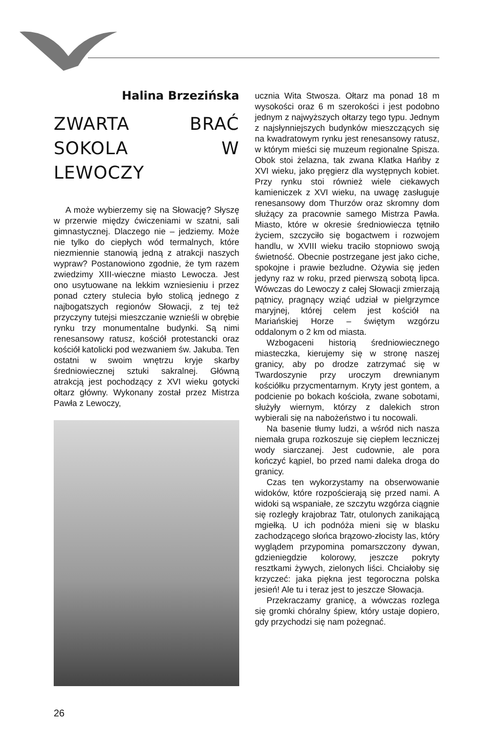Halina Brzezińska
ZWARTA BRAĆ SOKOLA W LEWOCZY
A może wybierzemy się na Słowację? Słyszę w przerwie między ćwiczeniami w szatni, sali gimnastycznej. Dlaczego nie – jedziemy. Może nie tylko do ciepłych wód termalnych, które niezmiennie stanowią jedną z atrakcji naszych wypraw? Postanowiono zgodnie, że tym razem zwiedzimy XIII-wieczne miasto Lewocza. Jest ono usytuowane na lekkim wzniesieniu i przez ponad cztery stulecia było stolicą jednego z najbogatszych regionów Słowacji, z tej też przyczyny tutejsi mieszczanie wznieśli w obrębie rynku trzy monumentalne budynki. Są nimi renesansowy ratusz, kościół protestancki oraz kościół katolicki pod wezwaniem św. Jakuba. Ten ostatni w swoim wnętrzu kryje skarby średniowiecznej sztuki sakralnej. Główną atrakcją jest pochodzący z XVI wieku gotycki ołtarz główny. Wykonany został przez Mistrza Pawła z Lewoczy,
ucznia Wita Stwosza. Ołtarz ma ponad 18 m wysokości oraz 6 m szerokości i jest podobno jednym z najwyższych ołtarzy tego typu. Jednym z najsłynniejszych budynków mieszczących się na kwadratowym rynku jest renesansowy ratusz, w którym mieści się muzeum regionalne Spisza. Obok stoi żelazna, tak zwana Klatka Hańby z XVI wieku, jako pręgierz dla występnych kobiet. Przy rynku stoi również wiele ciekawych kamieniczek z XVI wieku, na uwagę zasługuje renesansowy dom Thurzów oraz skromny dom służący za pracownie samego Mistrza Pawła. Miasto, które w okresie średniowiecza tętniło życiem, szczyciło się bogactwem i rozwojem handlu, w XVIII wieku traciło stopniowo swoją świetność. Obecnie postrzegane jest jako ciche, spokojne i prawie bezludne. Ożywia się jeden jedyny raz w roku, przed pierwszą sobotą lipca. Wówczas do Lewoczy z całej Słowacji zmierzają pątnicy, pragnący wziąć udział w pielgrzymce maryjnej, której celem jest kościół na Mariańskiej Horze – świętym wzgórzu oddalonym o 2 km od miasta.
Wzbogaceni historią średniowiecznego miasteczka, kierujemy się w stronę naszej granicy, aby po drodze zatrzymać się w Twardoszynie przy uroczym drewnianym kościółku przycmentarnym. Kryty jest gontem, a podcienie po bokach kościoła, zwane sobotami, służyły wiernym, którzy z dalekich stron wybierali się na nabożeństwo i tu nocowali.
Na basenie tłumy ludzi, a wśród nich nasza niemała grupa rozkoszuje się ciepłem leczniczej wody siarczanej. Jest cudownie, ale pora kończyć kąpiel, bo przed nami daleka droga do granicy.
Czas ten wykorzystamy na obserwowanie widoków, które rozpościerają się przed nami. A widoki są wspaniałe, ze szczytu wzgórza ciągnie się rozległy krajobraz Tatr, otulonych zanikającą mgiełką. U ich podnóża mieni się w blasku zachodzącego słońca brązowo-złocisty las, który wyglądem przypomina pomarszczony dywan, gdzieniegdzie kolorowy, jeszcze pokryty resztkami żywych, zielonych liści. Chciałoby się krzyczeć: jaka piękna jest tegoroczna polska jesień! Ale tu i teraz jest to jeszcze Słowacja.
Przekraczamy granicę, a wówczas rozlega się gromki chóralny śpiew, który ustaje dopiero, gdy przychodzi się nam pożegnać.
26